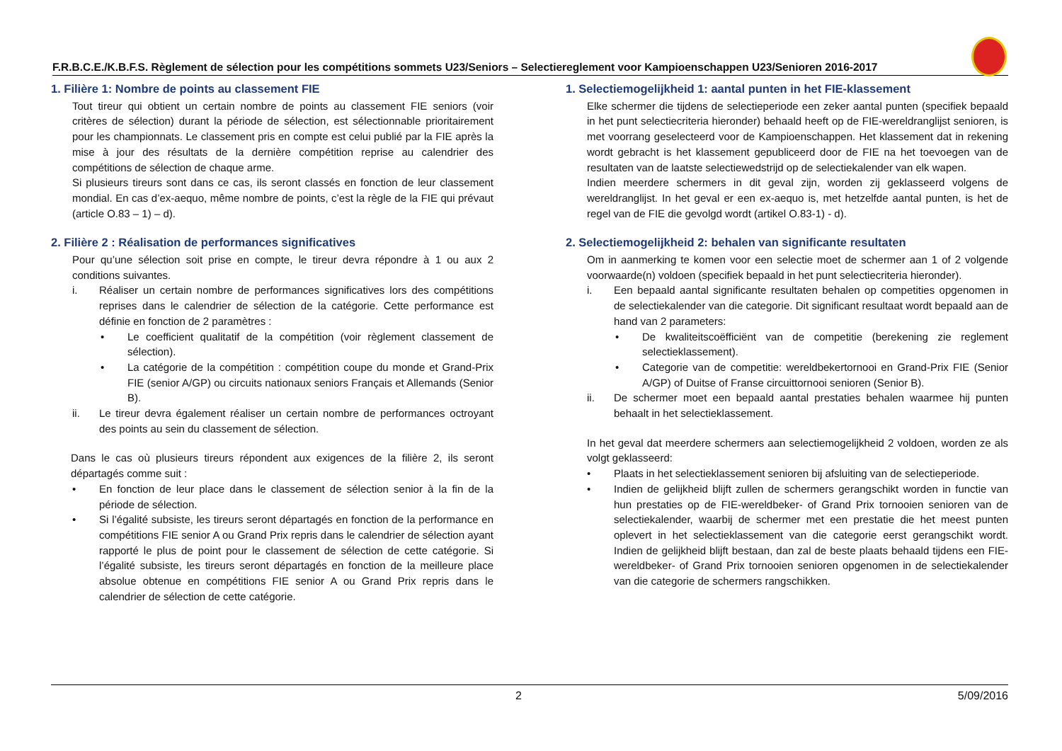F.R.B.C.E./K.B.F.S. Règlement de sélection pour les compétitions sommets U23/Seniors – Selectiereglement voor Kampioenschappen U23/Senioren 2016-2017
1. Filière 1: Nombre de points au classement FIE
Tout tireur qui obtient un certain nombre de points au classement FIE seniors (voir critères de sélection) durant la période de sélection, est sélectionnable prioritairement pour les championnats. Le classement pris en compte est celui publié par la FIE après la mise à jour des résultats de la dernière compétition reprise au calendrier des compétitions de sélection de chaque arme.
Si plusieurs tireurs sont dans ce cas, ils seront classés en fonction de leur classement mondial. En cas d’ex-aequo, même nombre de points, c’est la règle de la FIE qui prévaut (article O.83 – 1) – d).
2. Filière 2 : Réalisation de performances significatives
Pour qu’une sélection soit prise en compte, le tireur devra répondre à 1 ou aux 2 conditions suivantes.
i. Réaliser un certain nombre de performances significatives lors des compétitions reprises dans le calendrier de sélection de la catégorie. Cette performance est définie en fonction de 2 paramètres :
• Le coefficient qualitatif de la compétition (voir règlement classement de sélection).
• La catégorie de la compétition : compétition coupe du monde et Grand-Prix FIE (senior A/GP) ou circuits nationaux seniors Français et Allemands (Senior B).
ii. Le tireur devra également réaliser un certain nombre de performances octroyant des points au sein du classement de sélection.
Dans le cas où plusieurs tireurs répondent aux exigences de la filière 2, ils seront départagés comme suit :
• En fonction de leur place dans le classement de sélection senior à la fin de la période de sélection.
• Si l’égalité subsiste, les tireurs seront départagés en fonction de la performance en compétitions FIE senior A ou Grand Prix repris dans le calendrier de sélection ayant rapporté le plus de point pour le classement de sélection de cette catégorie. Si l’égalité subsiste, les tireurs seront départagés en fonction de la meilleure place absolue obtenue en compétitions FIE senior A ou Grand Prix repris dans le calendrier de sélection de cette catégorie.
1. Selectiemogelijkheid 1: aantal punten in het FIE-klassement
Elke schermer die tijdens de selectieperiode een zeker aantal punten (specifiek bepaald in het punt selectiecriteria hieronder) behaald heeft op de FIE-wereldranglijst senioren, is met voorrang geselecteerd voor de Kampioenschappen. Het klassement dat in rekening wordt gebracht is het klassement gepubliceerd door de FIE na het toevoegen van de resultaten van de laatste selectiewedstrijd op de selectiekalender van elk wapen.
Indien meerdere schermers in dit geval zijn, worden zij geklasseerd volgens de wereldranglijst. In het geval er een ex-aequo is, met hetzelfde aantal punten, is het de regel van de FIE die gevolgd wordt (artikel O.83-1) - d).
2. Selectiemogelijkheid 2: behalen van significante resultaten
Om in aanmerking te komen voor een selectie moet de schermer aan 1 of 2 volgende voorwaarde(n) voldoen (specifiek bepaald in het punt selectiecriteria hieronder).
i. Een bepaald aantal significante resultaten behalen op competities opgenomen in de selectiekalender van die categorie. Dit significant resultaat wordt bepaald aan de hand van 2 parameters:
• De kwaliteitscoëfficiënt van de competitie (berekening zie reglement selectieklassement).
• Categorie van de competitie: wereldbekertornooi en Grand-Prix FIE (Senior A/GP) of Duitse of Franse circuittornooi senioren (Senior B).
ii. De schermer moet een bepaald aantal prestaties behalen waarmee hij punten behaalt in het selectieklassement.
In het geval dat meerdere schermers aan selectiemogelijkheid 2 voldoen, worden ze als volgt geklasseerd:
• Plaats in het selectieklassement senioren bij afsluiting van de selectieperiode.
• Indien de gelijkheid blijft zullen de schermers gerangschikt worden in functie van hun prestaties op de FIE-wereldbeker- of Grand Prix tornooien senioren van de selectiekalender, waarbij de schermer met een prestatie die het meest punten oplevert in het selectieklassement van die categorie eerst gerangschikt wordt. Indien de gelijkheid blijft bestaan, dan zal de beste plaats behaald tijdens een FIE-wereldbeker- of Grand Prix tornooien senioren opgenomen in de selectiekalender van die categorie de schermers rangschikken.
2 5/09/2016